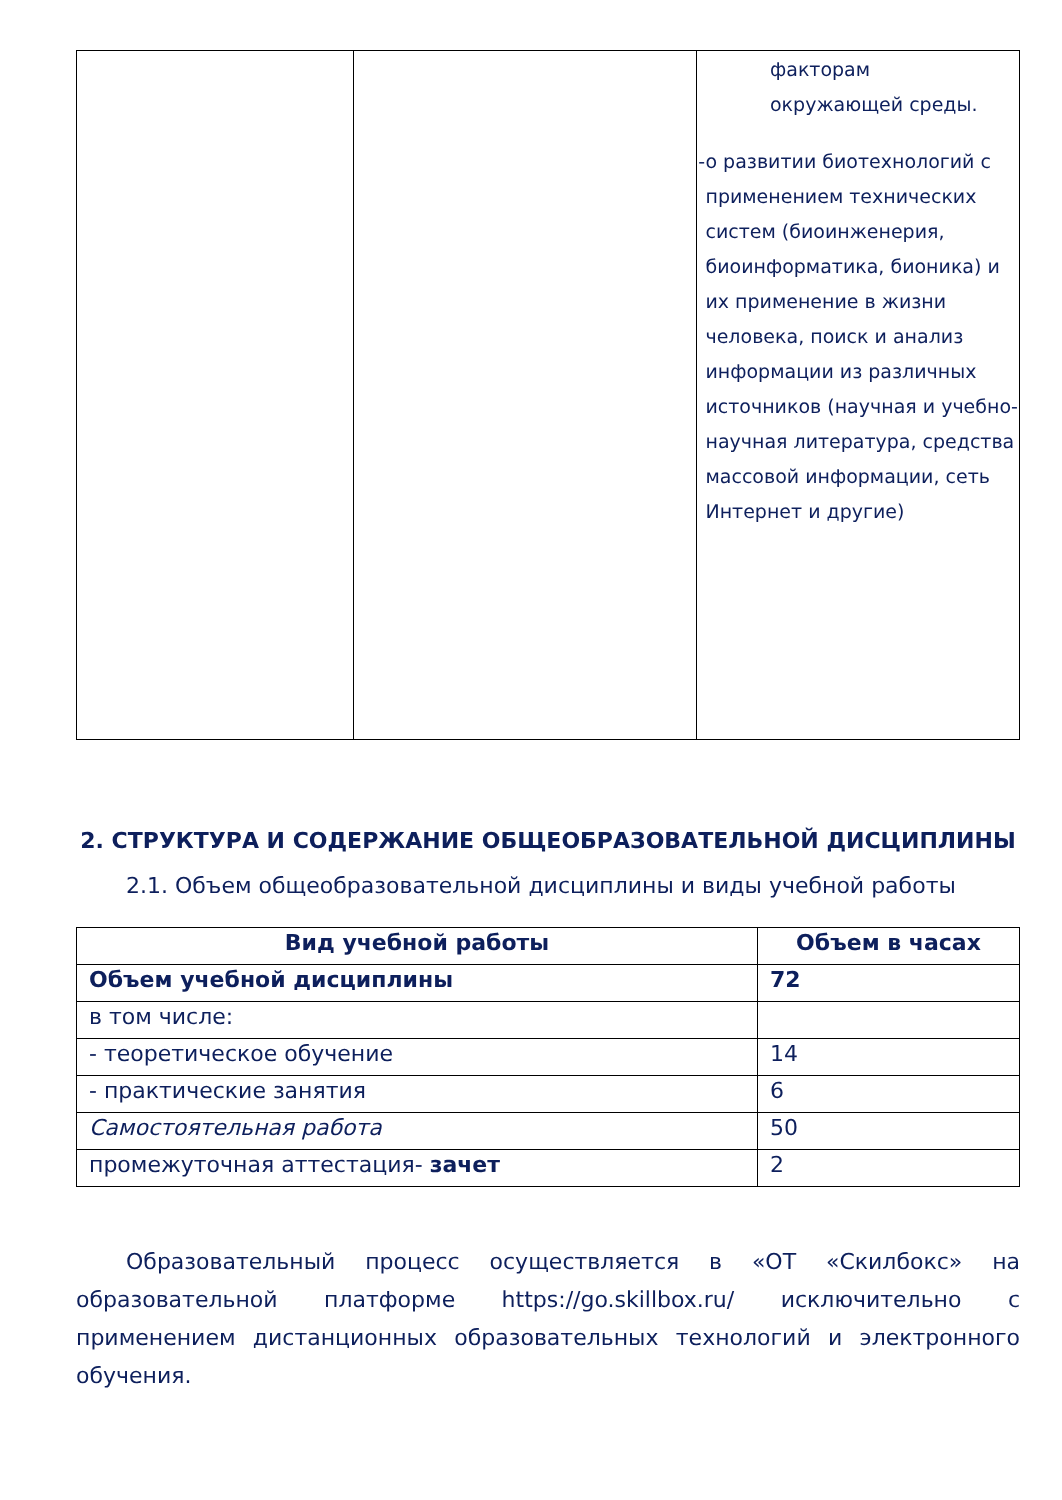| | | факторам окружающей среды. - о развитии биотехнологий с применением технических систем (биоинженерия, биоинформатика, бионика) и их применение в жизни человека, поиск и анализ информации из различных источников (научная и учебно-научная литература, средства массовой информации, сеть Интернет и другие) |
2. СТРУКТУРА И СОДЕРЖАНИЕ ОБЩЕОБРАЗОВАТЕЛЬНОЙ ДИСЦИПЛИНЫ
2.1. Объем общеобразовательной дисциплины и виды учебной работы
| Вид учебной работы | Объем в часах |
| --- | --- |
| Объем учебной дисциплины | 72 |
| в том числе: | |
| - теоретическое обучение | 14 |
| - практические занятия | 6 |
| Самостоятельная работа | 50 |
| промежуточная аттестация- зачет | 2 |
Образовательный процесс осуществляется в «ОТ «Скилбокс» на образовательной платформе https://go.skillbox.ru/ исключительно с применением дистанционных образовательных технологий и электронного обучения.